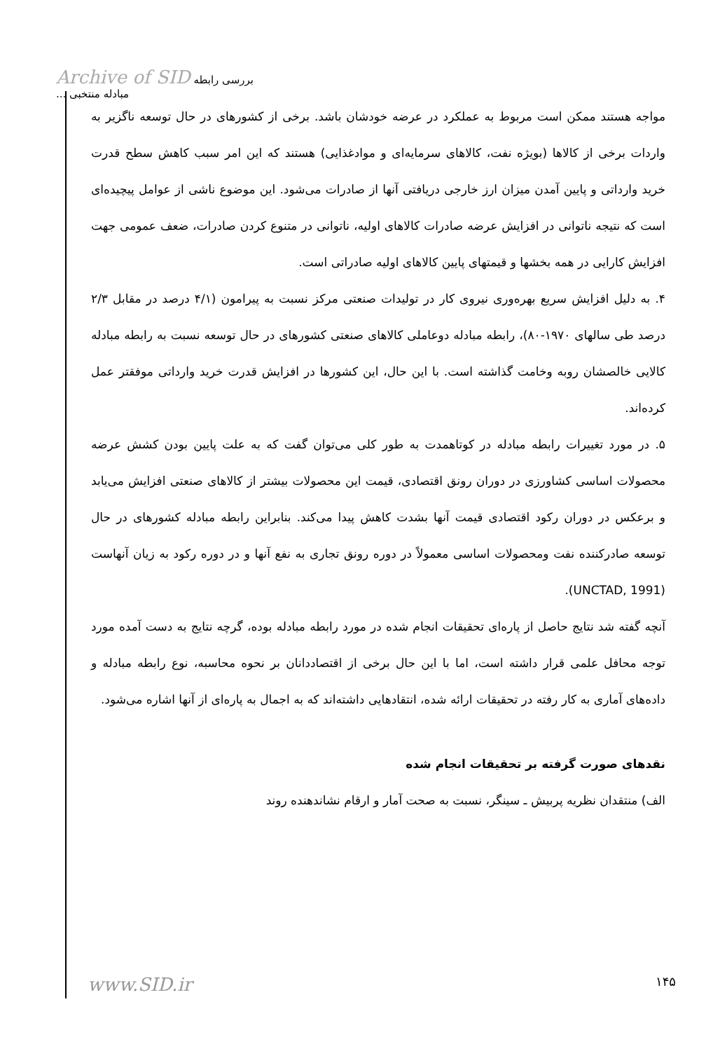Archive of SID بررسی رابطه مبادله منتخبی ...
مواجه هستند ممکن است مربوط به عملکرد در عرضه خودشان باشد. برخی از کشورهای در حال توسعه ناگزیر به واردات برخی از کالاها (بویژه نفت، کالاهای سرمایه‌ای و موادغذایی) هستند که این امر سبب کاهش سطح قدرت خرید وارداتی و پایین آمدن میزان ارز خارجی دریافتی آنها از صادرات می‌شود. این موضوع ناشی از عوامل پیچیده‌ای است که نتیجه ناتوانی در افزایش عرضه صادرات کالاهای اولیه، ناتوانی در متنوع کردن صادرات، ضعف عمومی جهت افزایش کارایی در همه بخشها و قیمتهای پایین کالاهای اولیه صادراتی است.
۴. به دلیل افزایش سریع بهره‌وری نیروی کار در تولیدات صنعتی مرکز نسبت به پیرامون (۴/۱ درصد در مقابل ۲/۳ درصد طی سالهای ۱۹۷۰-۸۰)، رابطه مبادله دوعاملی کالاهای صنعتی کشورهای در حال توسعه نسبت به رابطه مبادله کالایی خالصشان روبه وخامت گذاشته است. با این حال، این کشورها در افزایش قدرت خرید وارداتی موفقتر عمل کرده‌اند.
۵. در مورد تغییرات رابطه مبادله در کوتاهمدت به طور کلی می‌توان گفت که به علت پایین بودن کشش عرضه محصولات اساسی کشاورزی در دوران رونق اقتصادی، قیمت این محصولات بیشتر از کالاهای صنعتی افزایش می‌یابد و برعکس در دوران رکود اقتصادی قیمت آنها بشدت کاهش پیدا می‌کند. بنابراین رابطه مبادله کشورهای در حال توسعه صادرکننده نفت ومحصولات اساسی معمولاً در دوره رونق تجاری به نفع آنها و در دوره رکود به زیان آنهاست (UNCTAD, 1991).
آنچه گفته شد نتایج حاصل از پاره‌ای تحقیقات انجام شده در مورد رابطه مبادله بوده، گرچه نتایج به دست آمده مورد توجه محافل علمی قرار داشته است، اما با این حال برخی از اقتصاددانان بر نحوه محاسبه، نوع رابطه مبادله و داده‌های آماری به کار رفته در تحقیقات ارائه شده، انتقادهایی داشته‌اند که به اجمال به پاره‌ای از آنها اشاره می‌شود.
نقدهای صورت گرفته بر تحقیقات انجام شده
الف) منتقدان نظریه پربیش ـ سینگر، نسبت به صحت آمار و ارقام نشاندهنده روند
www.SID.ir ۱۴۵